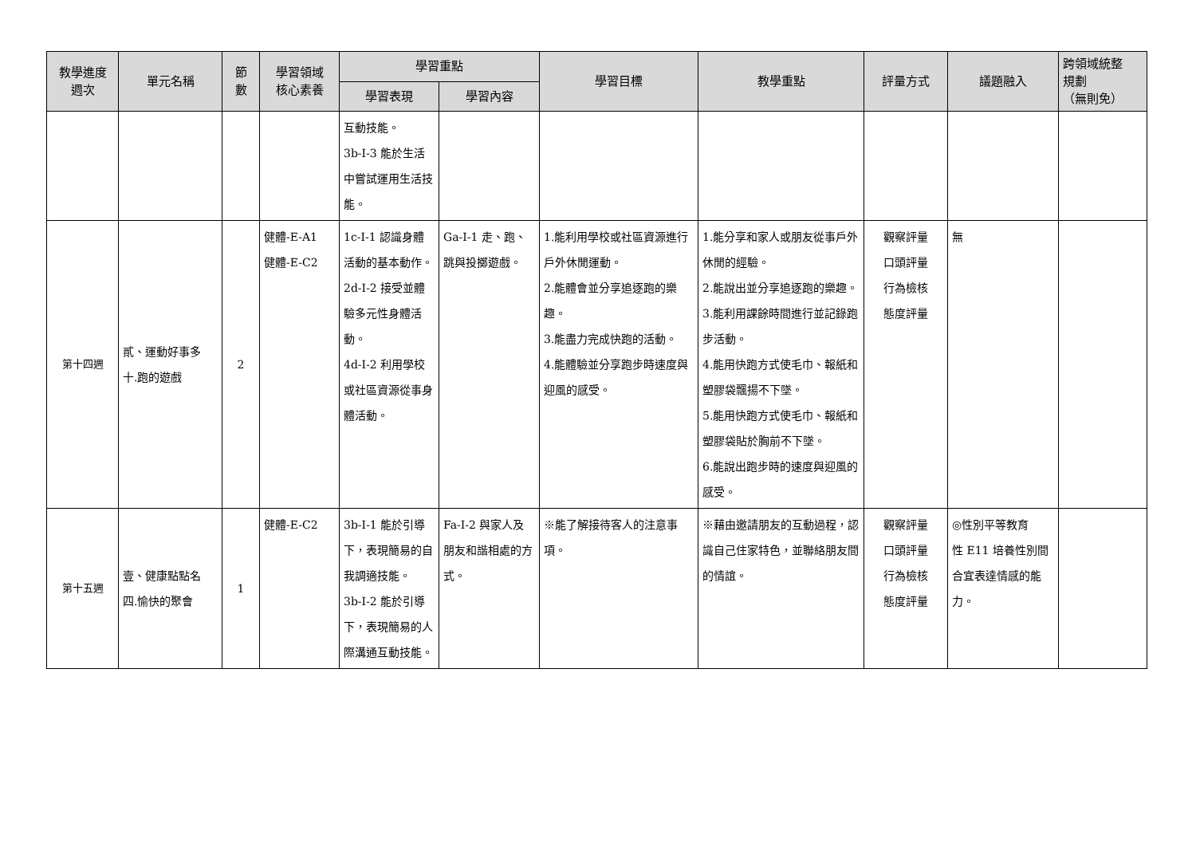| 教學進度 週次 | 單元名稱 | 節 數 | 學習領域 核心素養 | 學習重點 | | 學習目標 | 教學重點 | 評量方式 | 議題融入 | 跨領域統整 規劃 （無則免） |
| --- | --- | --- | --- | --- | --- | --- | --- | --- | --- | --- |
| | | | | 學習表現 | 學習內容 | | | | | |
| | | | | 互動技能。 3b-I-3 能於生活中嘗試運用生活技能。 | | | | | | |
| 第十四週 | 貳、運動好事多 十.跑的遊戲 | 2 | 健體-E-A1 健體-E-C2 | 1c-I-1 認識身體活動的基本動作。 2d-I-2 接受並體驗多元性身體活動。 4d-I-2 利用學校或社區資源從事身體活動。 | Ga-I-1 走、跑、跳與投擲遊戲。 | 1.能利用學校或社區資源進行戶外休閒運動。 2.能體會並分享追逐跑的樂趣。 3.能盡力完成快跑的活動。 4.能體驗並分享跑步時速度與迎風的感受。 | 1.能分享和家人或朋友從事戶外休閒的經驗。 2.能說出並分享追逐跑的樂趣。 3.能利用課餘時間進行並記錄跑步活動。 4.能用快跑方式使毛巾、報紙和塑膠袋飄揚不下墜。 5.能用快跑方式使毛巾、報紙和塑膠袋貼於胸前不下墜。 6.能說出跑步時的速度與迎風的感受。 | 觀察評量 口頭評量 行為檢核 態度評量 | 無 | |
| 第十五週 | 壹、健康點點名 四.愉快的聚會 | 1 | 健體-E-C2 | 3b-I-1 能於引導下，表現簡易的自我調適技能。 3b-I-2 能於引導下，表現簡易的人際溝通互動技能。 | Fa-I-2 與家人及朋友和諧相處的方式。 | ※能了解接待客人的注意事項。 | ※藉由邀請朋友的互動過程，認識自己住家特色，並聯絡朋友間的情誼。 | 觀察評量 口頭評量 行為檢核 態度評量 | ◎性別平等教育 性 E11 培養性別間合宜表達情感的能力。 | |